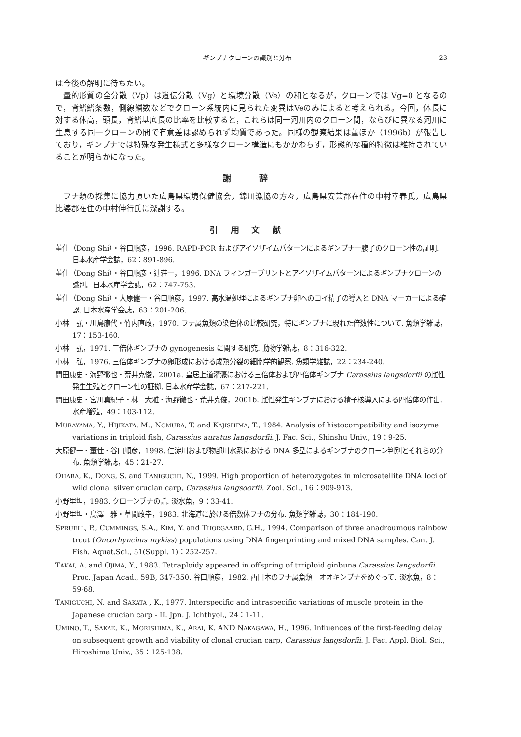ギンブナクローンの識別と分布 23
は今後の解明に待ちたい。
量的形質の全分散（Vp）は遺伝分散（Vg）と環境分散（Ve）の和となるが，クローンでは Vg=0 となるので，背鰭鰭条数，側線鱗数などでクローン系統内に見られた変異はVeのみによると考えられる。今回，体長に対する体高，頭長，背鰭基底長の比率を比較すると，これらは同一河川内のクローン間，ならびに異なる河川に生息する同一クローンの間で有意差は認められず均質であった。同様の観察結果は董ほか（1996b）が報告しており，ギンブナでは特殊な発生様式と多様なクローン構造にもかかわらず，形態的な種的特徴は維持されていることが明らかになった。
謝 辞
フナ類の採集に協力頂いた広島県環境保健協会，錦川漁協の方々，広島県安芸郡在住の中村幸春氏，広島県比婆郡在住の中村伸行氏に深謝する。
引用文献
董仕（Dong Shi）・谷口順彦，1996. RAPD-PCR およびアイソザイムパターンによるギンブナ一腹子のクローン性の証明. 日本水産学会誌，62：891-896.
董仕（Dong Shi）・谷口順彦・辻荘一，1996. DNA フィンガープリントとアイソザイムパターンによるギンブナクローンの識別。日本水産学会誌，62：747-753.
董仕（Dong Shi）・大原健一・谷口順彦，1997. 高水温処理によるギンブナ卵へのコイ精子の導入と DNA マーカーによる確認. 日本水産学会誌，63：201-206.
小林　弘・川島康代・竹内直政，1970. フナ属魚類の染色体の比較研究，特にギンブナに現れた倍数性について. 魚類学雑誌，17：153-160.
小林　弘，1971. 三倍体ギンブナの gynogenesis に関する研究. 動物学雑誌，8：316-322.
小林　弘，1976. 三倍体ギンブナの卵形成における成熟分裂の細胞学的観察. 魚類学雑誌，22：234-240.
間田康史・海野徹也・荒井克俊，2001a. 皇居上道灌濠における三倍体および四倍体ギンブナ Carassius langsdorfii の雌性発生生殖とクローン性の証拠. 日本水産学会誌，67：217-221.
間田康史・宮川真紀子・林　大雅・海野徹也・荒井克俊，2001b. 雌性発生ギンブナにおける精子核導入による四倍体の作出. 水産増殖，49：103-112.
MURAYAMA, Y., HIJIKATA, M., NOMURA, T. and KAJISHIMA, T., 1984. Analysis of histocompatibility and isozyme variations in triploid fish, Carassius auratus langsdorfii. J. Fac. Sci., Shinshu Univ., 19：9-25.
大原健一・董仕・谷口順彦，1998. 仁淀川および物部川水系における DNA 多型によるギンブナのクローン判別とそれらの分布. 魚類学雑誌，45：21-27.
OHARA, K., DONG, S. and TANIGUCHI, N., 1999. High proportion of heterozygotes in microsatellite DNA loci of wild clonal silver crucian carp, Carassius langsdorfii. Zool. Sci., 16：909-913.
小野里坦，1983. クローンブナの話. 淡水魚，9：33-41.
小野里坦・鳥澤　雅・草間政幸，1983. 北海道に於ける倍数体フナの分布. 魚類学雑誌，30：184-190.
SPRUELL, P., CUMMINGS, S.A., KIM, Y. and THORGAARD, G.H., 1994. Comparison of three anadroumous rainbow trout (Oncorhynchus mykiss) populations using DNA fingerprinting and mixed DNA samples. Can. J. Fish. Aquat.Sci., 51(Suppl. 1)：252-257.
TAKAI, A. and OJIMA, Y., 1983. Tetraploidy appeared in offspring of trriploid ginbuna Carassius langsdorfii. Proc. Japan Acad., 59B, 347-350. 谷口順彦，1982. 西日本のフナ属魚類－オオキンブナをめぐって. 淡水魚，8：59-68.
TANIGUCHI, N. and SAKATA , K., 1977. Interspecific and intraspecific variations of muscle protein in the Japanese crucian carp - II. Jpn. J. Ichthyol., 24：1-11.
UMINO, T., SAKAE, K., MORISHIMA, K., ARAI, K. AND NAKAGAWA, H., 1996. Influences of the first-feeding delay on subsequent growth and viability of clonal crucian carp, Carassius langsdorfii. J. Fac. Appl. Biol. Sci., Hiroshima Univ., 35：125-138.